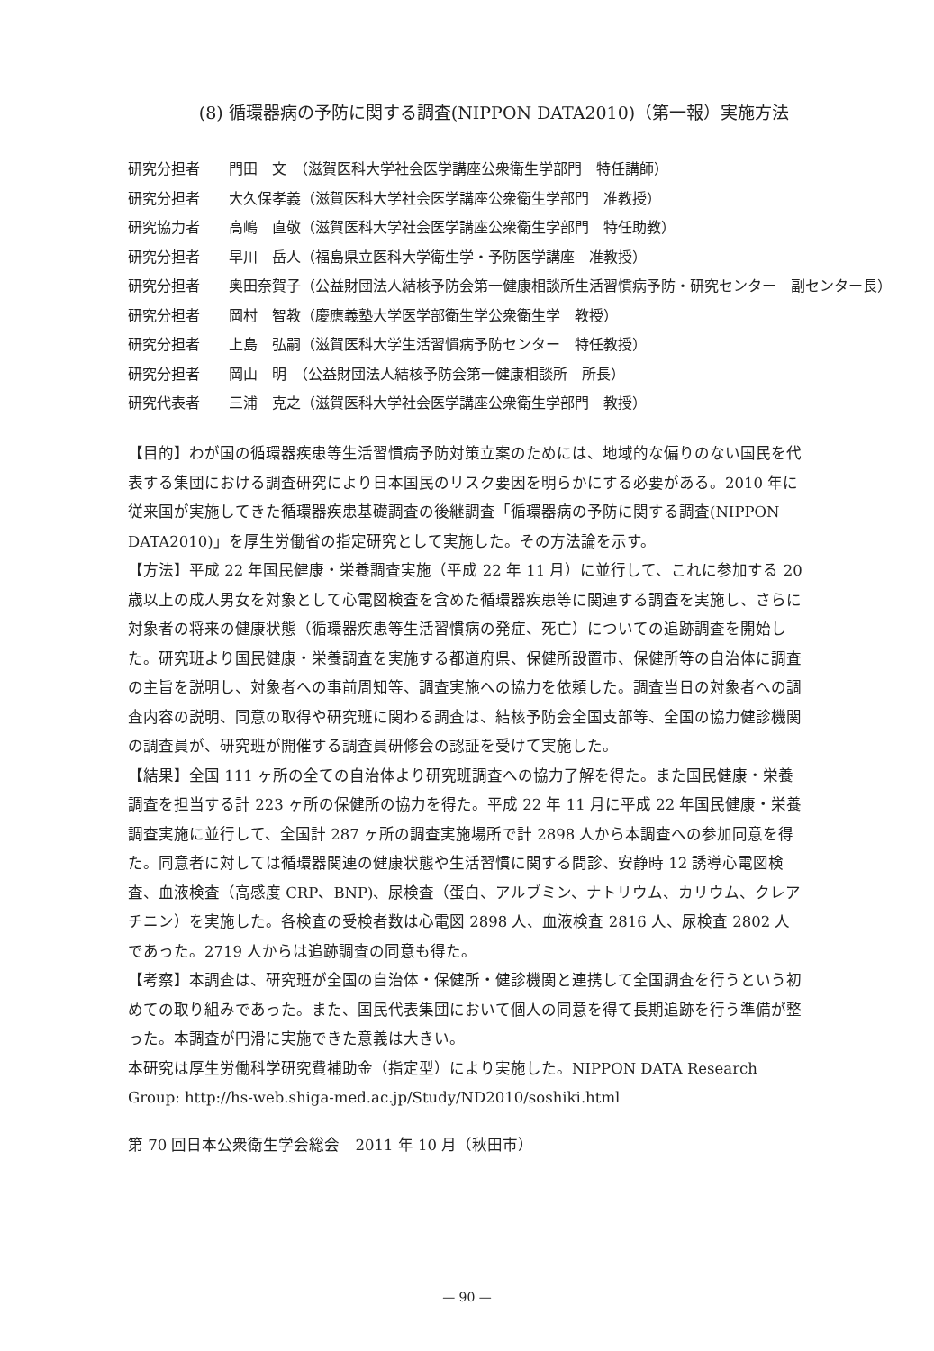(8) 循環器病の予防に関する調査(NIPPON DATA2010)（第一報）実施方法
研究分担者 門田　文　（滋賀医科大学社会医学講座公衆衛生学部門　特任講師）
研究分担者 大久保孝義（滋賀医科大学社会医学講座公衆衛生学部門　准教授）
研究協力者 高嶋　直敬（滋賀医科大学社会医学講座公衆衛生学部門　特任助教）
研究分担者 早川　岳人（福島県立医科大学衛生学・予防医学講座　准教授）
研究分担者 奥田奈賀子（公益財団法人結核予防会第一健康相談所生活習慣病予防・研究センター　副センター長）
研究分担者 岡村　智教（慶應義塾大学医学部衛生学公衆衛生学　教授）
研究分担者 上島　弘嗣（滋賀医科大学生活習慣病予防センター　特任教授）
研究分担者 岡山　明　（公益財団法人結核予防会第一健康相談所　所長）
研究代表者 三浦　克之（滋賀医科大学社会医学講座公衆衛生学部門　教授）
【目的】わが国の循環器疾患等生活習慣病予防対策立案のためには、地域的な偏りのない国民を代表する集団における調査研究により日本国民のリスク要因を明らかにする必要がある。2010 年に従来国が実施してきた循環器疾患基礎調査の後継調査「循環器病の予防に関する調査(NIPPON DATA2010)」を厚生労働省の指定研究として実施した。その方法論を示す。
【方法】平成 22 年国民健康・栄養調査実施（平成 22 年 11 月）に並行して、これに参加する 20 歳以上の成人男女を対象として心電図検査を含めた循環器疾患等に関連する調査を実施し、さらに対象者の将来の健康状態（循環器疾患等生活習慣病の発症、死亡）についての追跡調査を開始した。研究班より国民健康・栄養調査を実施する都道府県、保健所設置市、保健所等の自治体に調査の主旨を説明し、対象者への事前周知等、調査実施への協力を依頼した。調査当日の対象者への調査内容の説明、同意の取得や研究班に関わる調査は、結核予防会全国支部等、全国の協力健診機関の調査員が、研究班が開催する調査員研修会の認証を受けて実施した。
【結果】全国 111 ヶ所の全ての自治体より研究班調査への協力了解を得た。また国民健康・栄養調査を担当する計 223 ヶ所の保健所の協力を得た。平成 22 年 11 月に平成 22 年国民健康・栄養調査実施に並行して、全国計 287 ヶ所の調査実施場所で計 2898 人から本調査への参加同意を得た。同意者に対しては循環器関連の健康状態や生活習慣に関する問診、安静時 12 誘導心電図検査、血液検査（高感度 CRP、BNP)、尿検査（蛋白、アルブミン、ナトリウム、カリウム、クレアチニン）を実施した。各検査の受検者数は心電図 2898 人、血液検査 2816 人、尿検査 2802 人であった。2719 人からは追跡調査の同意も得た。
【考察】本調査は、研究班が全国の自治体・保健所・健診機関と連携して全国調査を行うという初めての取り組みであった。また、国民代表集団において個人の同意を得て長期追跡を行う準備が整った。本調査が円滑に実施できた意義は大きい。
本研究は厚生労働科学研究費補助金（指定型）により実施した。NIPPON DATA Research Group: http://hs-web.shiga-med.ac.jp/Study/ND2010/soshiki.html
第 70 回日本公衆衛生学会総会　2011 年 10 月（秋田市）
— 90 —